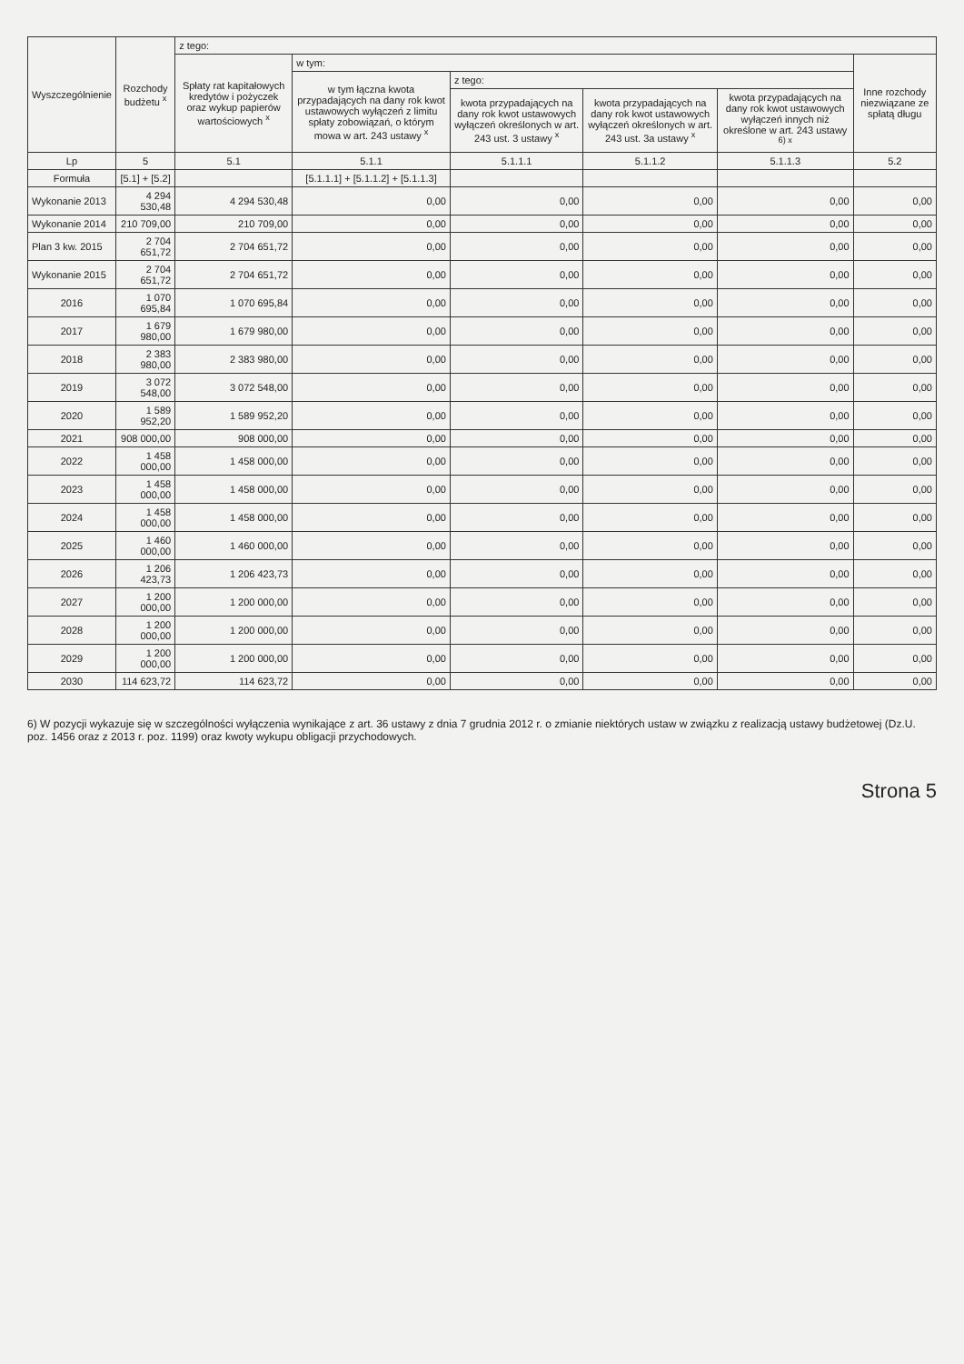| Wyszczególnienie | Rozchody budżetu <sup>x</sup> | z tego: | | | | | |
| --- | --- | --- | --- | --- | --- | --- | --- |
| | | Spłaty rat kapitałowych kredytów i pożyczek oraz wykup papierów wartościowych <sup>x</sup> | w tym: | | | | Inne rozchody niezwiązane ze spłatą długu |
| | | | w tym łączna kwota przypadających na dany rok kwot ustawowych wyłączeń z limitu spłaty zobowiązań, o którym mowa w art. 243 ustawy <sup>x</sup> | z tego: | | | |
| | | | | kwota przypadających na dany rok kwot ustawowych wyłączeń określonych w art. 243 ust. 3 ustawy <sup>x</sup> | kwota przypadających na dany rok kwot ustawowych wyłączeń określonych w art. 243 ust. 3a ustawy <sup>x</sup> | kwota przypadających na dany rok kwot ustawowych wyłączeń innych niż określone w art. 243 ustawy <sup>6) x</sup> | |
| Lp | 5 | 5.1 | 5.1.1 | 5.1.1.1 | 5.1.1.2 | 5.1.1.3 | 5.2 |
| Formuła | [5.1] + [5.2] | | [5.1.1.1] + [5.1.1.2] + [5.1.1.3] | | | | |
| Wykonanie 2013 | 4 294 530,48 | 4 294 530,48 | 0,00 | 0,00 | 0,00 | 0,00 | 0,00 |
| Wykonanie 2014 | 210 709,00 | 210 709,00 | 0,00 | 0,00 | 0,00 | 0,00 | 0,00 |
| Plan 3 kw. 2015 | 2 704 651,72 | 2 704 651,72 | 0,00 | 0,00 | 0,00 | 0,00 | 0,00 |
| Wykonanie 2015 | 2 704 651,72 | 2 704 651,72 | 0,00 | 0,00 | 0,00 | 0,00 | 0,00 |
| 2016 | 1 070 695,84 | 1 070 695,84 | 0,00 | 0,00 | 0,00 | 0,00 | 0,00 |
| 2017 | 1 679 980,00 | 1 679 980,00 | 0,00 | 0,00 | 0,00 | 0,00 | 0,00 |
| 2018 | 2 383 980,00 | 2 383 980,00 | 0,00 | 0,00 | 0,00 | 0,00 | 0,00 |
| 2019 | 3 072 548,00 | 3 072 548,00 | 0,00 | 0,00 | 0,00 | 0,00 | 0,00 |
| 2020 | 1 589 952,20 | 1 589 952,20 | 0,00 | 0,00 | 0,00 | 0,00 | 0,00 |
| 2021 | 908 000,00 | 908 000,00 | 0,00 | 0,00 | 0,00 | 0,00 | 0,00 |
| 2022 | 1 458 000,00 | 1 458 000,00 | 0,00 | 0,00 | 0,00 | 0,00 | 0,00 |
| 2023 | 1 458 000,00 | 1 458 000,00 | 0,00 | 0,00 | 0,00 | 0,00 | 0,00 |
| 2024 | 1 458 000,00 | 1 458 000,00 | 0,00 | 0,00 | 0,00 | 0,00 | 0,00 |
| 2025 | 1 460 000,00 | 1 460 000,00 | 0,00 | 0,00 | 0,00 | 0,00 | 0,00 |
| 2026 | 1 206 423,73 | 1 206 423,73 | 0,00 | 0,00 | 0,00 | 0,00 | 0,00 |
| 2027 | 1 200 000,00 | 1 200 000,00 | 0,00 | 0,00 | 0,00 | 0,00 | 0,00 |
| 2028 | 1 200 000,00 | 1 200 000,00 | 0,00 | 0,00 | 0,00 | 0,00 | 0,00 |
| 2029 | 1 200 000,00 | 1 200 000,00 | 0,00 | 0,00 | 0,00 | 0,00 | 0,00 |
| 2030 | 114 623,72 | 114 623,72 | 0,00 | 0,00 | 0,00 | 0,00 | 0,00 |
6) W pozycji wykazuje się w szczególności wyłączenia wynikające z art. 36 ustawy z dnia 7 grudnia 2012 r. o zmianie niektórych ustaw w związku z realizacją ustawy budżetowej (Dz.U. poz. 1456 oraz z 2013 r. poz. 1199) oraz kwoty wykupu obligacji przychodowych.
Strona 5